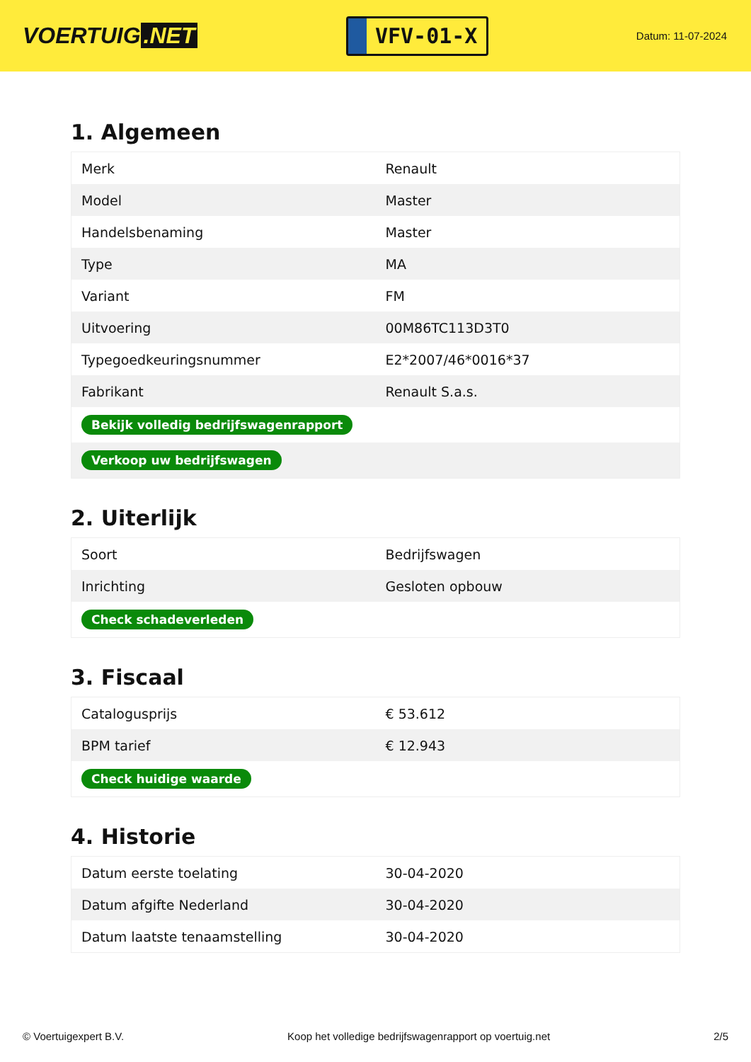VOERTUIG.NET
VFV-01-X
Datum: 11-07-2024
1. Algemeen
| Merk | Renault |
| Model | Master |
| Handelsbenaming | Master |
| Type | MA |
| Variant | FM |
| Uitvoering | 00M86TC113D3T0 |
| Typegoedkeuringsnummer | E2*2007/46*0016*37 |
| Fabrikant | Renault S.a.s. |
| Bekijk volledig bedrijfswagenrapport | |
| Verkoop uw bedrijfswagen | |
2. Uiterlijk
| Soort | Bedrijfswagen |
| Inrichting | Gesloten opbouw |
| Check schadeverleden | |
3. Fiscaal
| Catalogusprijs | € 53.612 |
| BPM tarief | € 12.943 |
| Check huidige waarde | |
4. Historie
| Datum eerste toelating | 30-04-2020 |
| Datum afgifte Nederland | 30-04-2020 |
| Datum laatste tenaamstelling | 30-04-2020 |
© Voertuigexpert B.V. Koop het volledige bedrijfswagenrapport op voertuig.net 2/5